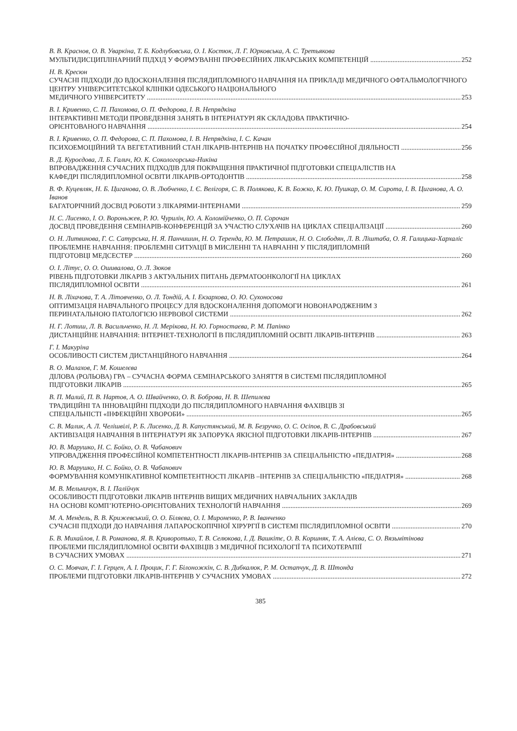В. В. Краснов, О. В. Уваркіна, Т. Б. Кодлубовська, О. І. Костюк, Л. Г. Юрковська, А. С. Третьякова
МУЛЬТИДИСЦИПЛІНАРНИЙ ПІДХІД У ФОРМУВАННІ ПРОФЕСІЙНИХ ЛІКАРСЬКИХ КОМПЕТЕНЦІЙ 252
Н. В. Кресюн
СУЧАСНІ ПІДХОДИ ДО ВДОСКОНАЛЕННЯ ПІСЛЯДИПЛОМНОГО НАВЧАННЯ НА ПРИКЛАДІ МЕДИЧНОГО ОФТАЛЬМОЛОГІЧНОГО ЦЕНТРУ УНІВЕРСИТЕТСЬКОЇ КЛІНІКИ ОДЕСЬКОГО НАЦІОНАЛЬНОГО
МЕДИЧНОГО УНІВЕРСИТЕТУ 253
В. І. Кривенко, С. П. Пахомова, О. П. Федорова, І. В. Непрядкіна
ІНТЕРАКТИВНІ МЕТОДИ ПРОВЕДЕННЯ ЗАНЯТЬ В ІНТЕРНАТУРІ ЯК СКЛАДОВА ПРАКТИЧНО-
ОРІЄНТОВАНОГО НАВЧАННЯ 254
В. І. Кривенко, О. П. Федорова, С. П. Пахомова, І. В. Непрядкіна, І. С. Качан
ПСИХОЕМОЦІЙНИЙ ТА ВЕГЕТАТИВНИЙ СТАН ЛІКАРІВ-ІНТЕРНІВ НА ПОЧАТКУ ПРОФЕСІЙНОЇ ДІЯЛЬНОСТІ 256
В. Д. Куроєдова, Л. Б. Галич, Ю. К. Сокологорська-Никіна
ВПРОВАДЖЕННЯ СУЧАСНИХ ПІДХОДІВ ДЛЯ ПОКРАЩЕННЯ ПРАКТИЧНОЇ ПІДГОТОВКИ СПЕЦІАЛІСТІВ НА
КАФЕДРІ ПІСЛЯДИПЛОМНОЇ ОСВІТИ ЛІКАРІВ-ОРТОДОНТІВ 258
В. Ф. Куцевляк, Н. Б. Циганова, О. В. Любченко, І. Є. Велігоря, С. В. Полякова, К. В. Божко, К. Ю. Пушкар, О. М. Сирота, І. В. Циганова, А. О. Іванов
БАГАТОРІЧНИЙ ДОСВІД РОБОТИ З ЛІКАРЯМИ-ІНТЕРНАМИ 259
Н. С. Лисенко, І. О. Вороньжев, Р. Ю. Чурилін, Ю. А. Коломійченко, О. П. Сорочан
ДОСВІД ПРОВЕДЕННЯ СЕМІНАРІВ-КОНФЕРЕНЦІЙ ЗА УЧАСТЮ СЛУХАЧІВ НА ЦИКЛАХ СПЕЦІАЛІЗАЦІЇ 260
О. Н. Литвинова, Г. С. Сатурська, Н. Я. Панчишин, Н. О. Теренда, Ю. М. Петрашик, Н. О. Слободян, Л. В. Ліштаба, О. Я. Галицька-Хархаліс
ПРОБЛЕМНЕ НАВЧАННЯ: ПРОБЛЕМНІ СИТУАЦІЇ В МИСЛЕННІ ТА НАВЧАННІ У ПІСЛЯДИПЛОМНІЙ
ПІДГОТОВЦІ МЕДСЕСТЕР 260
О. І. Літус, О. О. Ошивалова, О. Л. Зюков
РІВЕНЬ ПІДГОТОВКИ ЛІКАРІВ З АКТУАЛЬНИХ ПИТАНЬ ДЕРМАТООНКОЛОГІЇ НА ЦИКЛАХ
ПІСЛЯДИПЛОМНОЇ ОСВІТИ 261
Н. В. Ліхачова, Т. А. Літовченко, О. Л. Тондій, А. І. Екзархова, О. Ю. Сухоносова
ОПТИМІЗАЦІЯ НАВЧАЛЬНОГО ПРОЦЕСУ ДЛЯ ВДОСКОНАЛЕННЯ ДОПОМОГИ НОВОНАРОДЖЕНИМ З
ПЕРИНАТАЛЬНОЮ ПАТОЛОГІЄЮ НЕРВОВОЇ СИСТЕМИ 262
Н. Г. Лотиш, Л. В. Васильченко, Н. Л. Мерікова, Н. Ю. Горностаєва, Р. М. Папінко
ДИСТАНЦІЙНЕ НАВЧАННЯ: ІНТЕРНЕТ-ТЕХНОЛОГІЇ В ПІСЛЯДИПЛОМНІЙ ОСВІТІ ЛІКАРІВ-ІНТЕРНІВ 263
Г. І. Макуріна
ОСОБЛИВОСТІ СИСТЕМ ДИСТАНЦІЙНОГО НАВЧАННЯ 264
В. О. Малахов, Г. М. Кошелєва
ДІЛОВА (РОЛЬОВА) ГРА – СУЧАСНА ФОРМА СЕМІНАРСЬКОГО ЗАНЯТТЯ В СИСТЕМІ ПІСЛЯДИПЛОМНОЇ
ПІДГОТОВКИ ЛІКАРІВ 265
В. П. Малий, П. В. Нартов, А. О. Швайченко, О. В. Боброва, Н. В. Шепилєва
ТРАДИЦІЙНІ ТА ІННОВАЦІЙНІ ПІДХОДИ ДО ПІСЛЯДИПЛОМНОГО НАВЧАННЯ ФАХІВЦІВ ЗІ
СПЕЦІАЛЬНІСТІ «ІНФЕКЦІЙНІ ХВОРОБИ» 265
С. В. Малик, А. Л. Челішвілі, Р. Б. Лисенко, Д. В. Капустянський, М. В. Безручко, О. С. Осіпов, В. С. Драбовський
АКТИВІЗАЦІЯ НАВЧАННЯ В ІНТЕРНАТУРІ ЯК ЗАПОРУКА ЯКІСНОЇ ПІДГОТОВКИ ЛІКАРІВ-ІНТЕРНІВ 267
Ю. В. Марушко, Н. С. Бойко, О. В. Чабанович
УПРОВАДЖЕННЯ ПРОФЕСІЙНОЇ КОМПЕТЕНТНОСТІ ЛІКАРІВ-ІНТЕРНІВ ЗА СПЕЦІАЛЬНІСТЮ «ПЕДІАТРІЯ» 268
Ю. В. Марушко, Н. С. Бойко, О. В. Чабанович
ФОРМУВАННЯ КОМУНІКАТИВНОЇ КОМПЕТЕНТНОСТІ ЛІКАРІВ –ІНТЕРНІВ ЗА СПЕЦІАЛЬНІСТЮ «ПЕДІАТРІЯ» 268
М. В. Мельничук, В. І. Палійчук
ОСОБЛИВОСТІ ПІДГОТОВКИ ЛІКАРІВ ІНТЕРНІВ ВИЩИХ МЕДИЧНИХ НАВЧАЛЬНИХ ЗАКЛАДІВ
НА ОСНОВІ КОМП’ЮТЕРНО-ОРІЄНТОВАНИХ ТЕХНОЛОГІЙ НАВЧАННЯ 269
М. А. Мендель, В. В. Крижевський, О. О. Біляєва, О. І. Мироненко, Р. В. Іванченко
СУЧАСНІ ПІДХОДИ ДО НАВЧАННЯ ЛАПАРОСКОПІЧНОЇ ХІРУРГІЇ В СИСТЕМІ ПІСЛЯДИПЛОМНОЇ ОСВІТИ 270
Б. В. Михайлов, І. В. Романова, Я. В. Криворотько, Т. В. Селюкова, І. Д. Вашкітє, О. В. Коршняк, Т. А. Алієва, С. О. Вязьмітінова
ПРОБЛЕМИ ПІСЛЯДИПЛОМНОЇ ОСВІТИ ФАХІВЦІВ З МЕДИЧНОЇ ПСИХОЛОГІЇ ТА ПСИХОТЕРАПІЇ
В СУЧАСНИХ УМОВАХ 271
О. С. Мовчан, Г. І. Герцен, А. І. Процик, Г. Г. Білоножкін, С. В. Дибкалюк, Р. М. Остапчук, Д. В. Штонда
ПРОБЛЕМИ ПІДГОТОВКИ ЛІКАРІВ-ІНТЕРНІВ У СУЧАСНИХ УМОВАХ 272
385